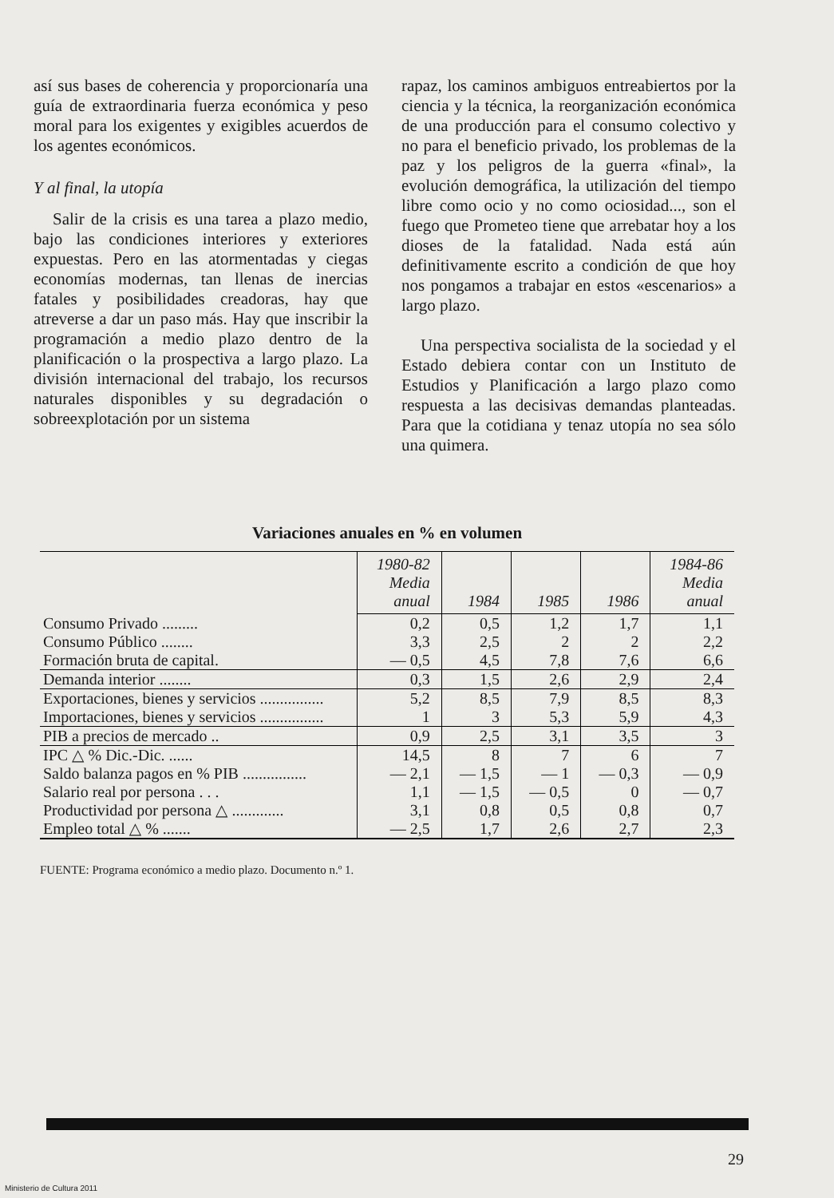así sus bases de coherencia y proporcionaría una guía de extraordinaria fuerza económica y peso moral para los exigentes y exigibles acuerdos de los agentes económicos.
Y al final, la utopía
Salir de la crisis es una tarea a plazo medio, bajo las condiciones interiores y exteriores expuestas. Pero en las atormentadas y ciegas economías modernas, tan llenas de inercias fatales y posibilidades creadoras, hay que atreverse a dar un paso más. Hay que inscribir la programación a medio plazo dentro de la planificación o la prospectiva a largo plazo. La división internacional del trabajo, los recursos naturales disponibles y su degradación o sobreexplotación por un sistema
rapaz, los caminos ambiguos entreabiertos por la ciencia y la técnica, la reorganización económica de una producción para el consumo colectivo y no para el beneficio privado, los problemas de la paz y los peligros de la guerra «final», la evolución demográfica, la utilización del tiempo libre como ocio y no como ociosidad..., son el fuego que Prometeo tiene que arrebatar hoy a los dioses de la fatalidad. Nada está aún definitivamente escrito a condición de que hoy nos pongamos a trabajar en estos «escenarios» a largo plazo.
Una perspectiva socialista de la sociedad y el Estado debiera contar con un Instituto de Estudios y Planificación a largo plazo como respuesta a las decisivas demandas planteadas. Para que la cotidiana y tenaz utopía no sea sólo una quimera.
Variaciones anuales en % en volumen
| | 1980-82 Media anual | 1984 | 1985 | 1986 | 1984-86 Media anual |
| --- | --- | --- | --- | --- | --- |
| Consumo Privado ......... | 0,2 | 0,5 | 1,2 | 1,7 | 1,1 |
| Consumo Público ........ | 3,3 | 2,5 | 2 | 2 | 2,2 |
| Formación bruta de capital. | — 0,5 | 4,5 | 7,8 | 7,6 | 6,6 |
| Demanda interior ........ | 0,3 | 1,5 | 2,6 | 2,9 | 2,4 |
| Exportaciones, bienes y servicios ................ | 5,2 | 8,5 | 7,9 | 8,5 | 8,3 |
| Importaciones, bienes y servicios ................ | 1 | 3 | 5,3 | 5,9 | 4,3 |
| PIB a precios de mercado .. | 0,9 | 2,5 | 3,1 | 3,5 | 3 |
| IPC △ % Dic.-Dic. ...... | 14,5 | 8 | 7 | 6 | 7 |
| Saldo balanza pagos en % PIB ................ | — 2,1 | — 1,5 | — 1 | — 0,3 | — 0,9 |
| Salario real por persona . . . | 1,1 | — 1,5 | — 0,5 | 0 | — 0,7 |
| Productividad por persona △ ............. | 3,1 | 0,8 | 0,5 | 0,8 | 0,7 |
| Empleo total △ % ....... | — 2,5 | 1,7 | 2,6 | 2,7 | 2,3 |
FUENTE: Programa económico a medio plazo. Documento n.º 1.
29
Ministerio de Cultura 2011